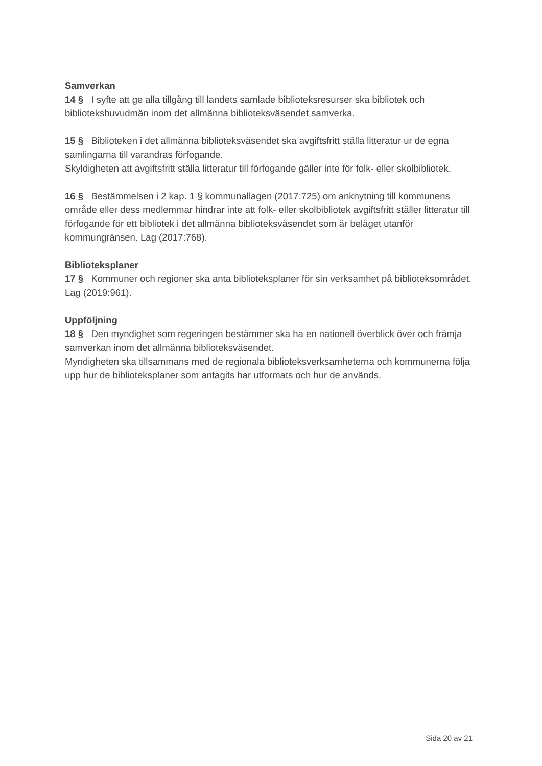Samverkan
14 § I syfte att ge alla tillgång till landets samlade biblioteksresurser ska bibliotek och bibliotekshuvudmän inom det allmänna biblioteksväsendet samverka.
15 § Biblioteken i det allmänna biblioteksväsendet ska avgiftsfritt ställa litteratur ur de egna samlingarna till varandras förfogande.
Skyldigheten att avgiftsfritt ställa litteratur till förfogande gäller inte för folk- eller skolbibliotek.
16 § Bestämmelsen i 2 kap. 1 § kommunallagen (2017:725) om anknytning till kommunens område eller dess medlemmar hindrar inte att folk- eller skolbibliotek avgiftsfritt ställer litteratur till förfogande för ett bibliotek i det allmänna biblioteksväsendet som är beläget utanför kommungränsen. Lag (2017:768).
Biblioteksplaner
17 § Kommuner och regioner ska anta biblioteksplaner för sin verksamhet på biblioteksområdet. Lag (2019:961).
Uppföljning
18 § Den myndighet som regeringen bestämmer ska ha en nationell överblick över och främja samverkan inom det allmänna biblioteksväsendet.
Myndigheten ska tillsammans med de regionala biblioteksverksamheterna och kommunerna följa upp hur de biblioteksplaner som antagits har utformats och hur de används.
Sida 20 av 21